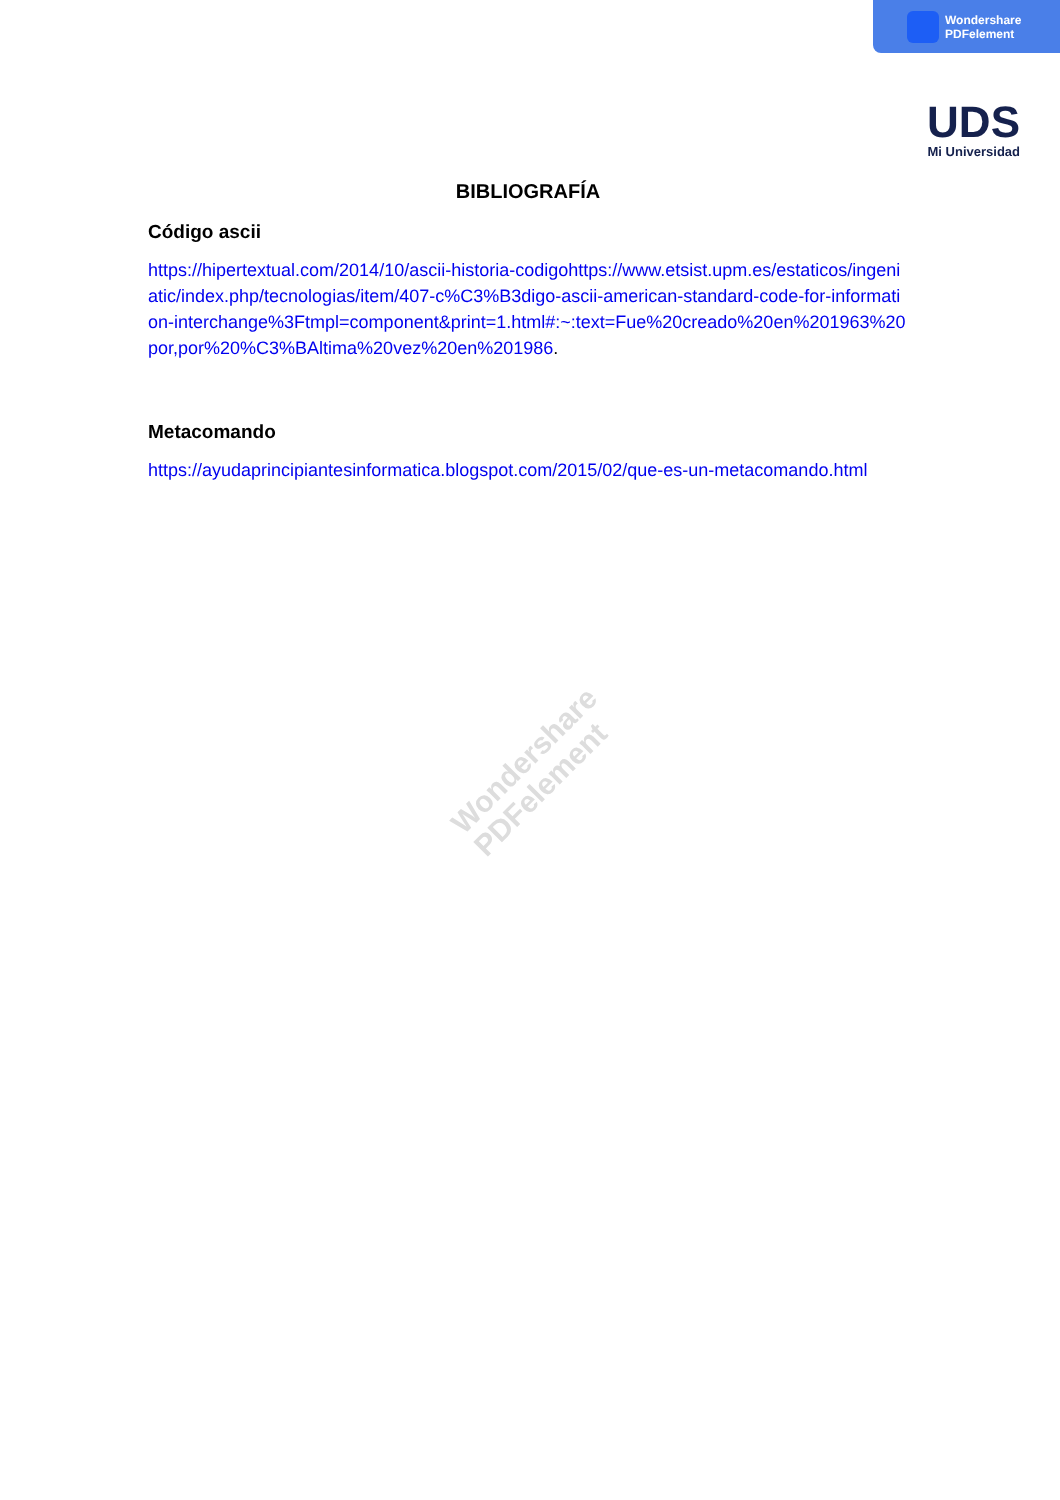Wondershare
PDFelement
UDS
Mi Universidad
Wondershare
PDFelement
BIBLIOGRAFÍA
Código ascii
https://hipertextual.com/2014/10/ascii-historia-codigohttps://www.etsist.upm.es/estaticos/ingeniatic/index.php/tecnologias/item/407-c%C3%B3digo-ascii-american-standard-code-for-information-interchange%3Ftmpl=component&print=1.html#:~:text=Fue%20creado%20en%201963%20por,por%20%C3%BAltima%20vez%20en%201986.
Metacomando
https://ayudaprincipiantesinformatica.blogspot.com/2015/02/que-es-un-metacomando.html